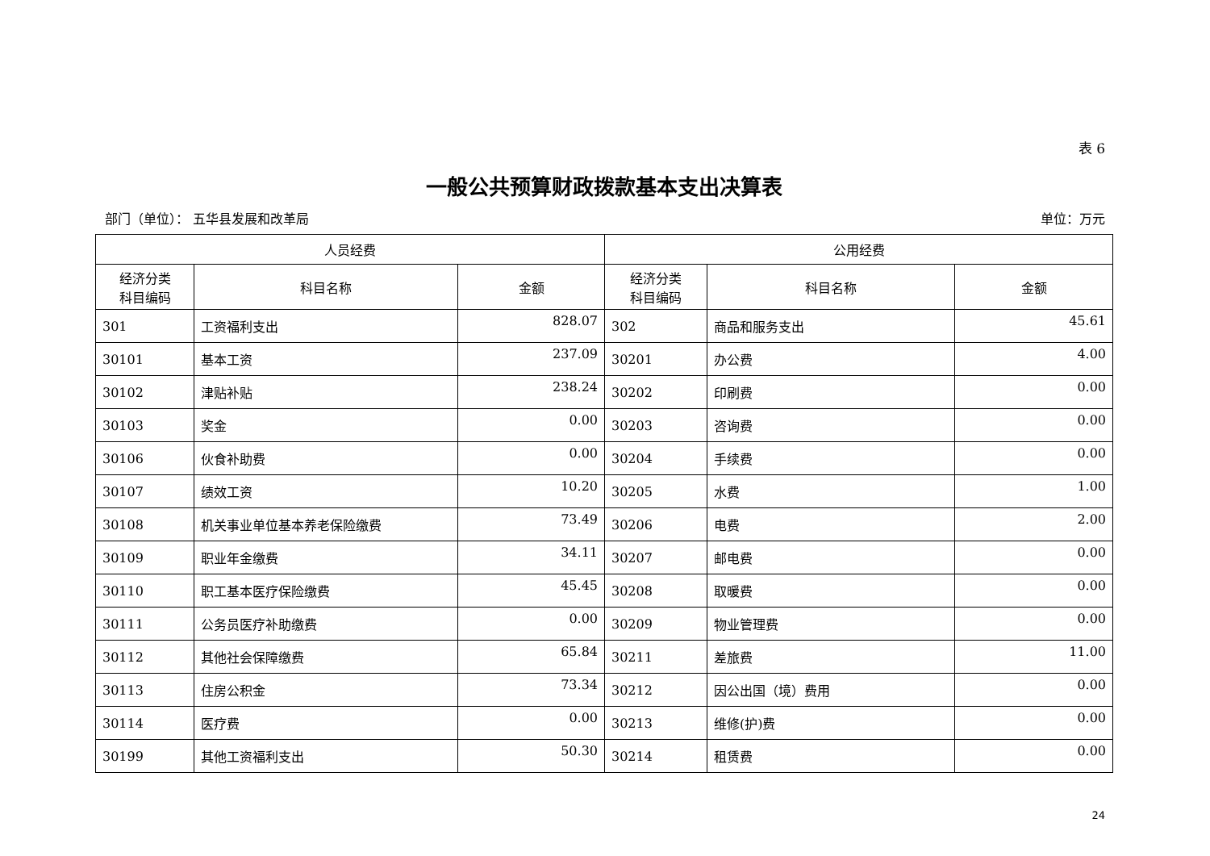表 6
一般公共预算财政拨款基本支出决算表
部门（单位）： 五华县发展和改革局 单位：万元
| 人员经费 | | | 公用经费 | | |
| --- | --- | --- | --- | --- | --- |
| 经济分类 科目编码 | 科目名称 | 金额 | 经济分类 科目编码 | 科目名称 | 金额 |
| 301 | 工资福利支出 | 828.07 | 302 | 商品和服务支出 | 45.61 |
| 30101 | 基本工资 | 237.09 | 30201 | 办公费 | 4.00 |
| 30102 | 津贴补贴 | 238.24 | 30202 | 印刷费 | 0.00 |
| 30103 | 奖金 | 0.00 | 30203 | 咨询费 | 0.00 |
| 30106 | 伙食补助费 | 0.00 | 30204 | 手续费 | 0.00 |
| 30107 | 绩效工资 | 10.20 | 30205 | 水费 | 1.00 |
| 30108 | 机关事业单位基本养老保险缴费 | 73.49 | 30206 | 电费 | 2.00 |
| 30109 | 职业年金缴费 | 34.11 | 30207 | 邮电费 | 0.00 |
| 30110 | 职工基本医疗保险缴费 | 45.45 | 30208 | 取暖费 | 0.00 |
| 30111 | 公务员医疗补助缴费 | 0.00 | 30209 | 物业管理费 | 0.00 |
| 30112 | 其他社会保障缴费 | 65.84 | 30211 | 差旅费 | 11.00 |
| 30113 | 住房公积金 | 73.34 | 30212 | 因公出国（境）费用 | 0.00 |
| 30114 | 医疗费 | 0.00 | 30213 | 维修(护)费 | 0.00 |
| 30199 | 其他工资福利支出 | 50.30 | 30214 | 租赁费 | 0.00 |
24